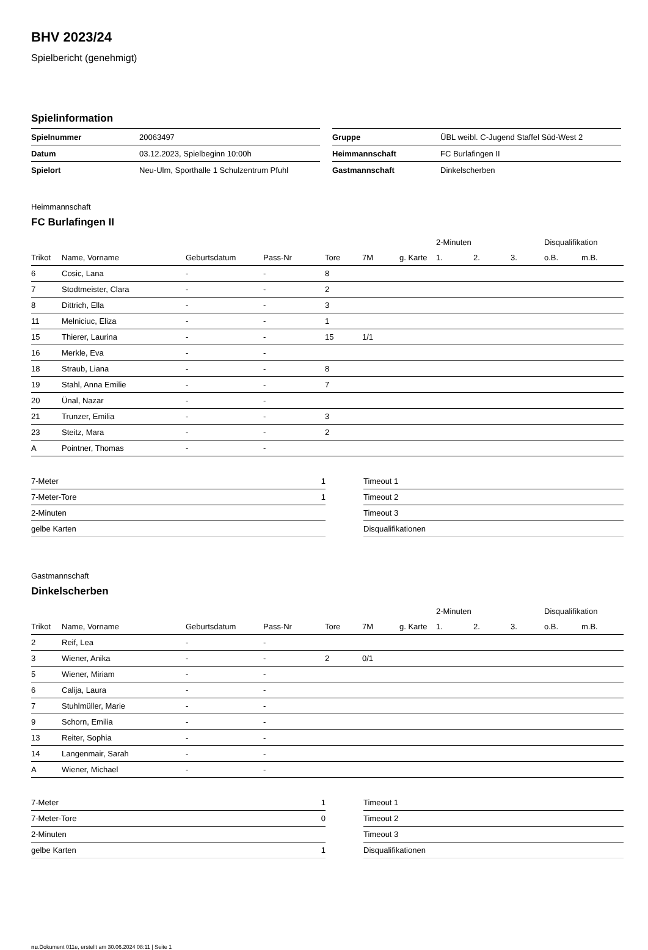BHV 2023/24
Spielbericht (genehmigt)
Spielinformation
| Spielnummer | 20063497 |
| Datum | 03.12.2023, Spielbeginn 10:00h |
| Spielort | Neu-Ulm, Sporthalle 1 Schulzentrum Pfuhl |
| Gruppe | ÜBL weibl. C-Jugend Staffel Süd-West 2 |
| Heimmannschaft | FC Burlafingen II |
| Gastmannschaft | Dinkelscherben |
Heimmannschaft
FC Burlafingen II
| | | | | | | | 2-Minuten | | | Disqualifikation | |
| --- | --- | --- | --- | --- | --- | --- | --- | --- | --- | --- | --- |
| Trikot | Name, Vorname | Geburtsdatum | Pass-Nr | Tore | 7M | g. Karte | 1. | 2. | 3. | o.B. | m.B. |
| 6 | Cosic, Lana | - | - | 8 | | | | | | | |
| 7 | Stodtmeister, Clara | - | - | 2 | | | | | | | |
| 8 | Dittrich, Ella | - | - | 3 | | | | | | | |
| 11 | Melniciuc, Eliza | - | - | 1 | | | | | | | |
| 15 | Thierer, Laurina | - | - | 15 | 1/1 | | | | | | |
| 16 | Merkle, Eva | - | - | | | | | | | | |
| 18 | Straub, Liana | - | - | 8 | | | | | | | |
| 19 | Stahl, Anna Emilie | - | - | 7 | | | | | | | |
| 20 | Ünal, Nazar | - | - | | | | | | | | |
| 21 | Trunzer, Emilia | - | - | 3 | | | | | | | |
| 23 | Steitz, Mara | - | - | 2 | | | | | | | |
| A | Pointner, Thomas | - | - | | | | | | | | |
| 7-Meter | 1 |
| 7-Meter-Tore | 1 |
| 2-Minuten | |
| gelbe Karten | |
| Timeout 1 |
| Timeout 2 |
| Timeout 3 |
| Disqualifikationen |
Gastmannschaft
Dinkelscherben
| | | | | | | | 2-Minuten | | | Disqualifikation | |
| --- | --- | --- | --- | --- | --- | --- | --- | --- | --- | --- | --- |
| Trikot | Name, Vorname | Geburtsdatum | Pass-Nr | Tore | 7M | g. Karte | 1. | 2. | 3. | o.B. | m.B. |
| 2 | Reif, Lea | - | - | | | | | | | | |
| 3 | Wiener, Anika | - | - | 2 | 0/1 | | | | | | |
| 5 | Wiener, Miriam | - | - | | | | | | | | |
| 6 | Calija, Laura | - | - | | | | | | | | |
| 7 | Stuhlmüller, Marie | - | - | | | | | | | | |
| 9 | Schorn, Emilia | - | - | | | | | | | | |
| 13 | Reiter, Sophia | - | - | | | | | | | | |
| 14 | Langenmair, Sarah | - | - | | | | | | | | |
| A | Wiener, Michael | - | - | | | | | | | | |
| 7-Meter | 1 |
| 7-Meter-Tore | 0 |
| 2-Minuten | |
| gelbe Karten | 1 |
| Timeout 1 |
| Timeout 2 |
| Timeout 3 |
| Disqualifikationen |
nu.Dokument 011e, erstellt am 30.06.2024 08:11 | Seite 1